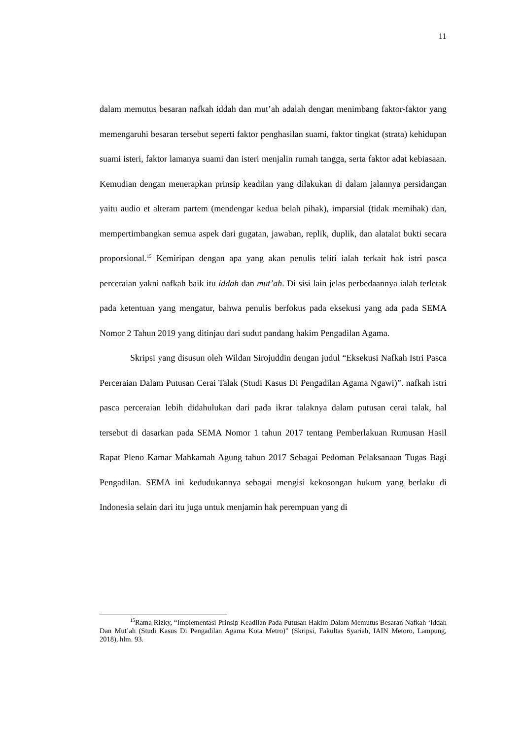11
dalam memutus besaran nafkah iddah dan mut’ah adalah dengan menimbang faktor-faktor yang memengaruhi besaran tersebut seperti faktor penghasilan suami, faktor tingkat (strata) kehidupan suami isteri, faktor lamanya suami dan isteri menjalin rumah tangga, serta faktor adat kebiasaan. Kemudian dengan menerapkan prinsip keadilan yang dilakukan di dalam jalannya persidangan yaitu audio et alteram partem (mendengar kedua belah pihak), imparsial (tidak memihak) dan, mempertimbangkan semua aspek dari gugatan, jawaban, replik, duplik, dan alatalat bukti secara proporsional.<sup>15</sup> Kemiripan dengan apa yang akan penulis teliti ialah terkait hak istri pasca perceraian yakni nafkah baik itu iddah dan mut’ah. Di sisi lain jelas perbedaannya ialah terletak pada ketentuan yang mengatur, bahwa penulis berfokus pada eksekusi yang ada pada SEMA Nomor 2 Tahun 2019 yang ditinjau dari sudut pandang hakim Pengadilan Agama.
Skripsi yang disusun oleh Wildan Sirojuddin dengan judul “Eksekusi Nafkah Istri Pasca Perceraian Dalam Putusan Cerai Talak (Studi Kasus Di Pengadilan Agama Ngawi)”. nafkah istri pasca perceraian lebih didahulukan dari pada ikrar talaknya dalam putusan cerai talak, hal tersebut di dasarkan pada SEMA Nomor 1 tahun 2017 tentang Pemberlakuan Rumusan Hasil Rapat Pleno Kamar Mahkamah Agung tahun 2017 Sebagai Pedoman Pelaksanaan Tugas Bagi Pengadilan. SEMA ini kedudukannya sebagai mengisi kekosongan hukum yang berlaku di Indonesia selain dari itu juga untuk menjamin hak perempuan yang di
<sup>15</sup> Rama Rizky, “Implementasi Prinsip Keadilan Pada Putusan Hakim Dalam Memutus Besaran Nafkah ‘Iddah Dan Mut’ah (Studi Kasus Di Pengadilan Agama Kota Metro)” (Skripsi, Fakultas Syariah, IAIN Metoro, Lampung, 2018), hlm. 93.